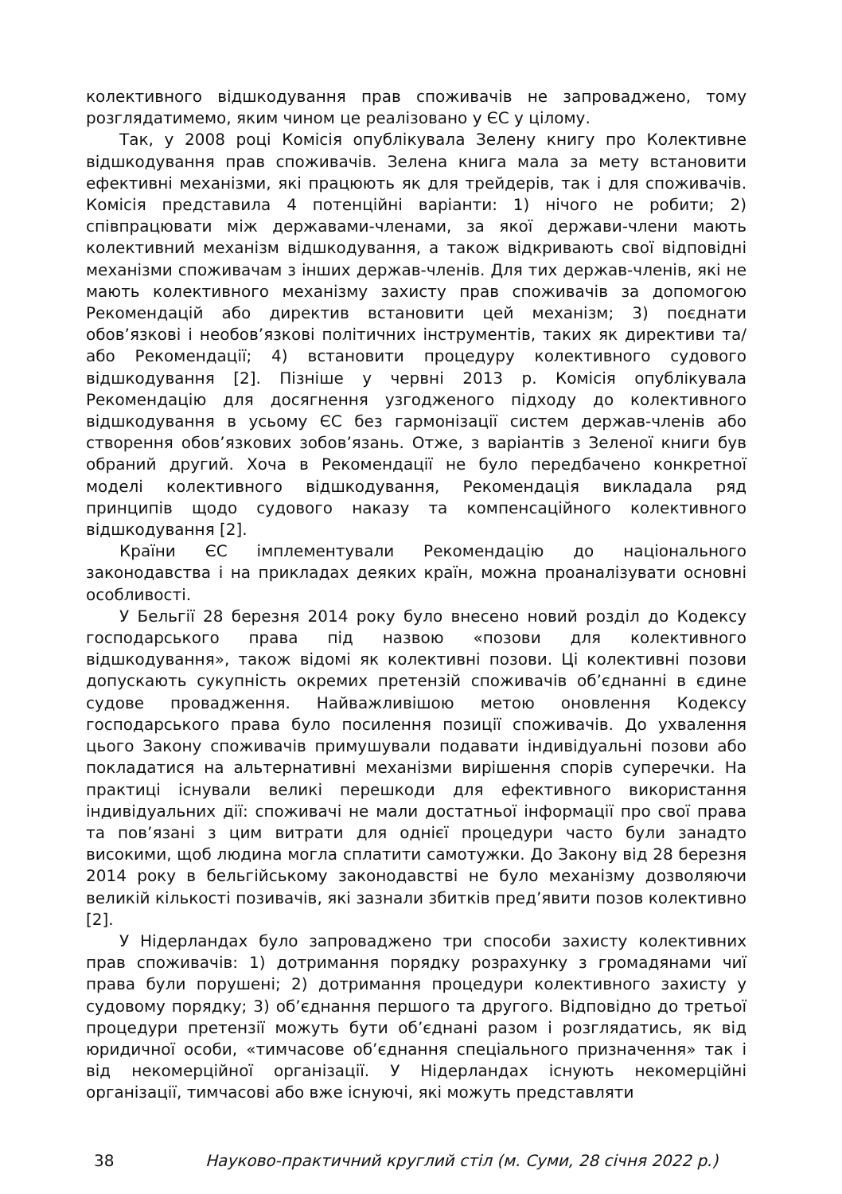колективного відшкодування прав споживачів не запроваджено, тому розглядатимемо, яким чином це реалізовано у ЄС у цілому.
Так, у 2008 році Комісія опублікувала Зелену книгу про Колективне відшкодування прав споживачів. Зелена книга мала за мету встановити ефективні механізми, які працюють як для трейдерів, так і для споживачів. Комісія представила 4 потенційні варіанти: 1) нічого не робити; 2) співпрацювати між державами-членами, за якої держави-члени мають колективний механізм відшкодування, а також відкривають свої відповідні механізми споживачам з інших держав-членів. Для тих держав-членів, які не мають колективного механізму захисту прав споживачів за допомогою Рекомендацій або директив встановити цей механізм; 3) поєднати обов’язкові і необов’язкові політичних інструментів, таких як директиви та/ або Рекомендації; 4) встановити процедуру колективного судового відшкодування [2]. Пізніше у червні 2013 р. Комісія опублікувала Рекомендацію для досягнення узгодженого підходу до колективного відшкодування в усьому ЄС без гармонізації систем держав-членів або створення обов’язкових зобов’язань. Отже, з варіантів з Зеленої книги був обраний другий. Хоча в Рекомендації не було передбачено конкретної моделі колективного відшкодування, Рекомендація викладала ряд принципів щодо судового наказу та компенсаційного колективного відшкодування [2].
Країни ЄС імплементували Рекомендацію до національного законодавства і на прикладах деяких країн, можна проаналізувати основні особливості.
У Бельгії 28 березня 2014 року було внесено новий розділ до Кодексу господарського права під назвою «позови для колективного відшкодування», також відомі як колективні позови. Ці колективні позови допускають сукупність окремих претензій споживачів об’єднанні в єдине судове провадження. Найважливішою метою оновлення Кодексу господарського права було посилення позиції споживачів. До ухвалення цього Закону споживачів примушували подавати індивідуальні позови або покладатися на альтернативні механізми вирішення спорів суперечки. На практиці існували великі перешкоди для ефективного використання індивідуальних дії: споживачі не мали достатньої інформації про свої права та пов’язані з цим витрати для однієї процедури часто були занадто високими, щоб людина могла сплатити самотужки. До Закону від 28 березня 2014 року в бельгійському законодавстві не було механізму дозволяючи великій кількості позивачів, які зазнали збитків пред’явити позов колективно [2].
У Нідерландах було запроваджено три способи захисту колективних прав споживачів: 1) дотримання порядку розрахунку з громадянами чиї права були порушені; 2) дотримання процедури колективного захисту у судовому порядку; 3) об’єднання першого та другого. Відповідно до третьої процедури претензії можуть бути об’єднані разом і розглядатись, як від юридичної особи, «тимчасове об’єднання спеціального призначення» так і від некомерційної організації. У Нідерландах існують некомерційні організації, тимчасові або вже існуючі, які можуть представляти
38 Науково-практичний круглий стіл (м. Суми, 28 січня 2022 р.)